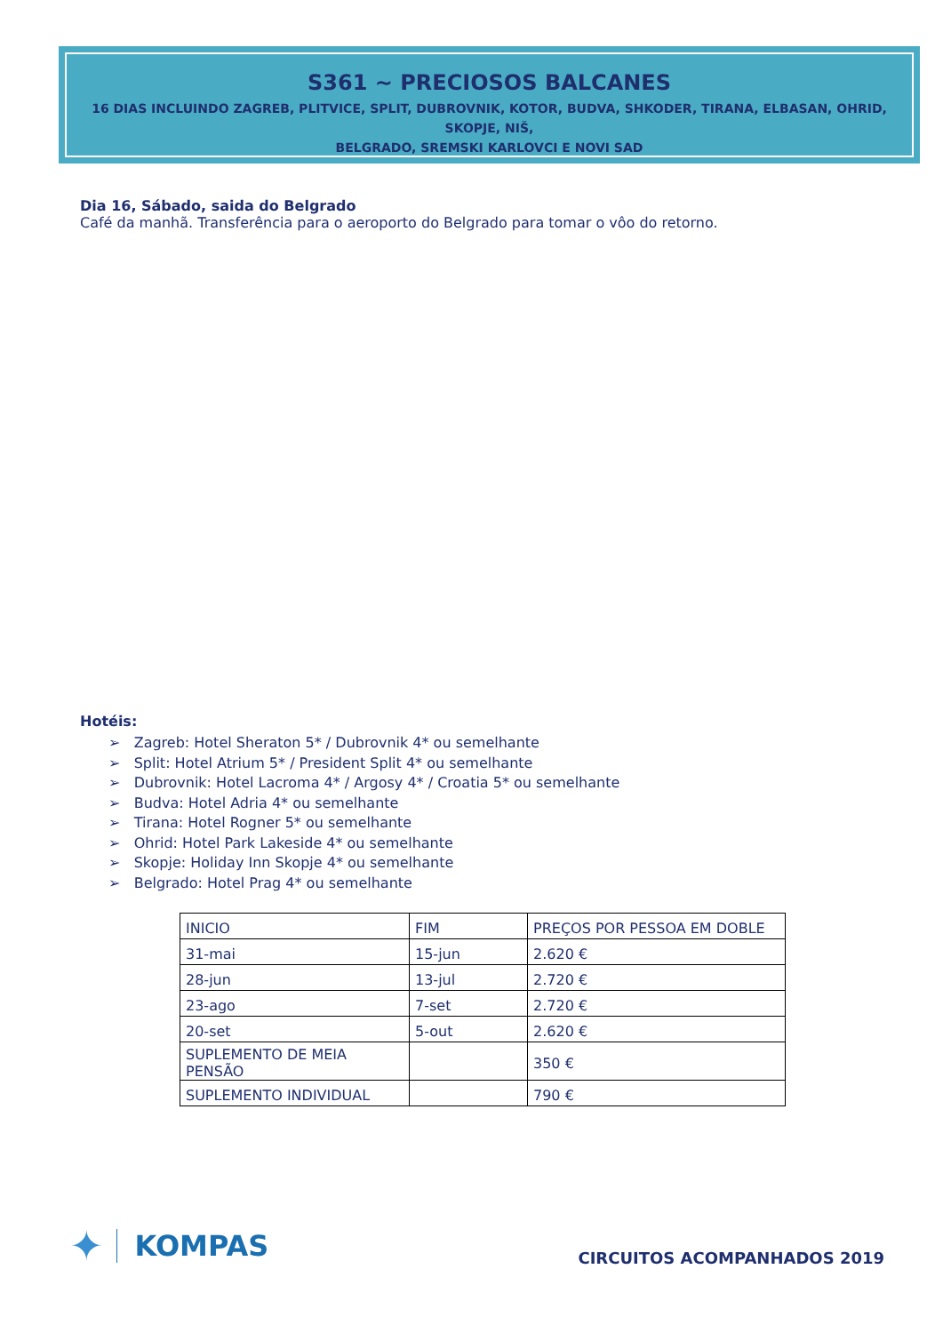S361 ~ PRECIOSOS BALCANES
16 DIAS INCLUINDO ZAGREB, PLITVICE, SPLIT, DUBROVNIK, KOTOR, BUDVA, SHKODER, TIRANA, ELBASAN, OHRID, SKOPJE, NIŠ,
BELGRADO, SREMSKI KARLOVCI E NOVI SAD
Dia 16, Sábado, saida do Belgrado
Café da manhã. Transferência para o aeroporto do Belgrado para tomar o vôo do retorno.
Hotéis:
➢ Zagreb: Hotel Sheraton 5* / Dubrovnik 4* ou semelhante
➢ Split: Hotel Atrium 5* / President Split 4* ou semelhante
➢ Dubrovnik: Hotel Lacroma 4* / Argosy 4* / Croatia 5* ou semelhante
➢ Budva: Hotel Adria 4* ou semelhante
➢ Tirana: Hotel Rogner 5* ou semelhante
➢ Ohrid: Hotel Park Lakeside 4* ou semelhante
➢ Skopje: Holiday Inn Skopje 4* ou semelhante
➢ Belgrado: Hotel Prag 4* ou semelhante
| INICIO | FIM | PREÇOS POR PESSOA EM DOBLE |
| 31-mai | 15-jun | 2.620 € |
| 28-jun | 13-jul | 2.720 € |
| 23-ago | 7-set | 2.720 € |
| 20-set | 5-out | 2.620 € |
| SUPLEMENTO DE MEIA PENSÃO | | 350 € |
| SUPLEMENTO INDIVIDUAL | | 790 € |
✦ KOMPAS
CIRCUITOS ACOMPANHADOS 2019